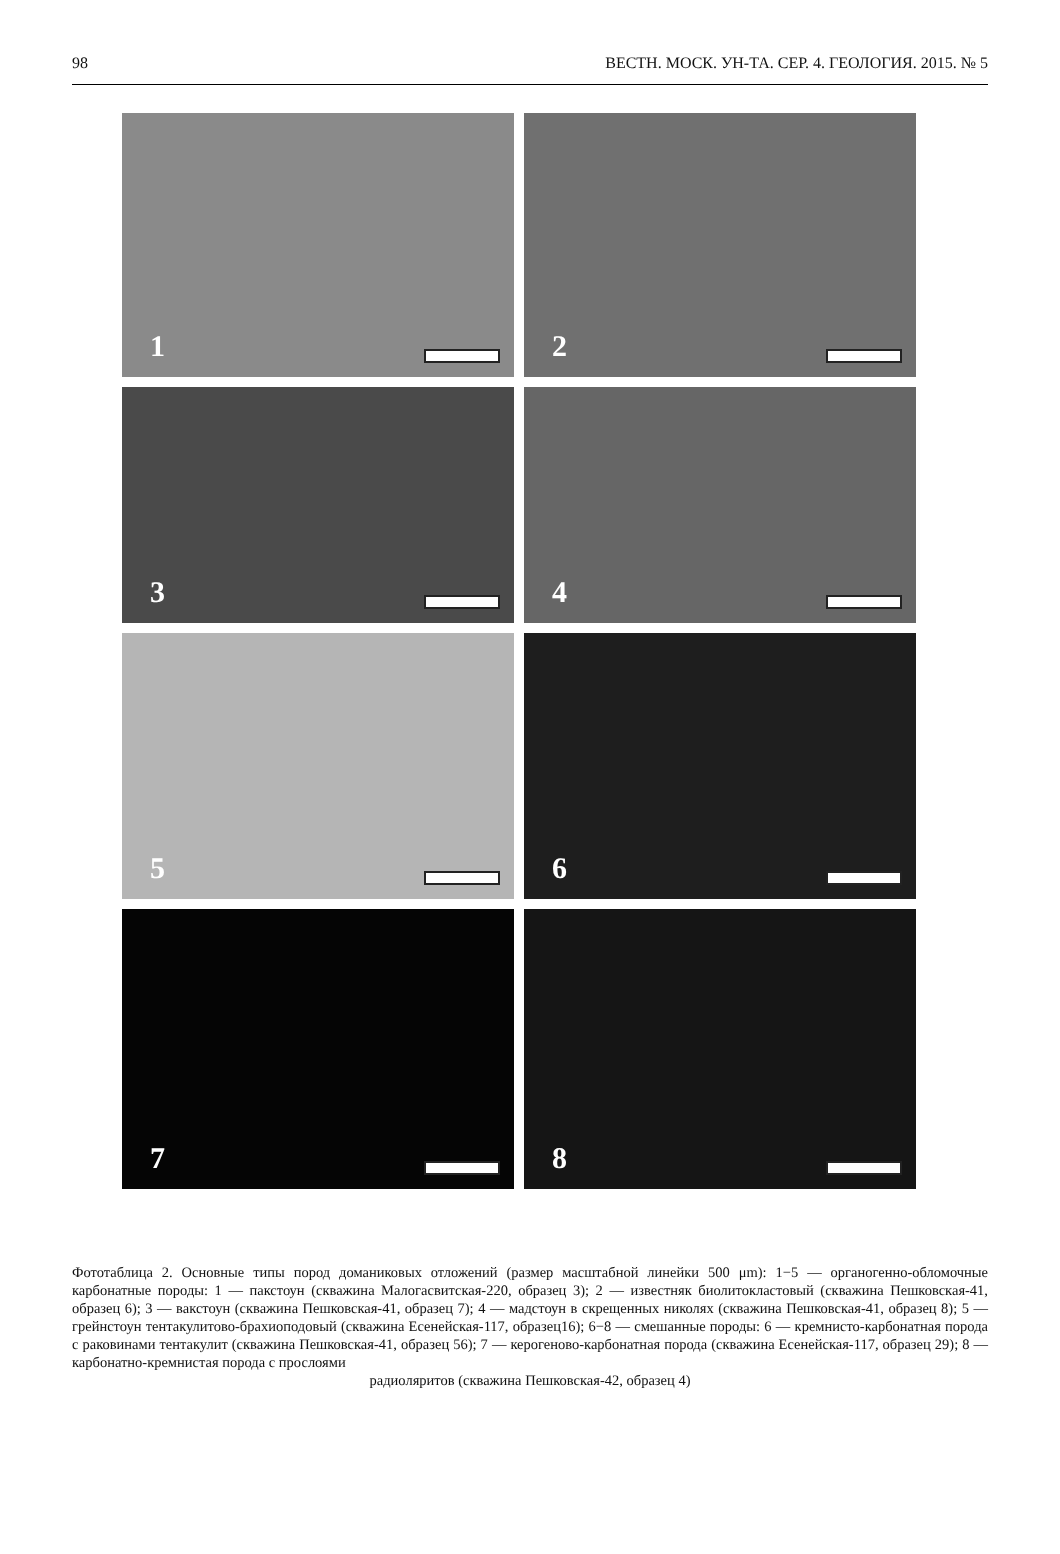98 ВЕСТН. МОСК. УН-ТА. СЕР. 4. ГЕОЛОГИЯ. 2015. № 5
1
2
3
4
5
6
7
8
Фототаблица 2. Основные типы пород доманиковых отложений (размер масштабной линейки 500 μm): 1−5 — органогенно-обломочные карбонатные породы: 1 — пакстоун (скважина Малогасвитская-220, образец 3); 2 — известняк биолитокластовый (скважина Пешковская-41, образец 6); 3 — вакстоун (скважина Пешковская-41, образец 7); 4 — мадстоун в скрещенных николях (скважина Пешковская-41, образец 8); 5 — грейнстоун тентакулитово-брахиоподовый (скважина Есенейская-117, образец16); 6−8 — смешанные породы: 6 — кремнисто-карбонатная порода с раковинами тентакулит (скважина Пешковская-41, образец 56); 7 — керогеново-карбонатная порода (скважина Есенейская-117, образец 29); 8 — карбонатно-кремнистая порода с прослоями
радиоляритов (скважина Пешковская-42, образец 4)